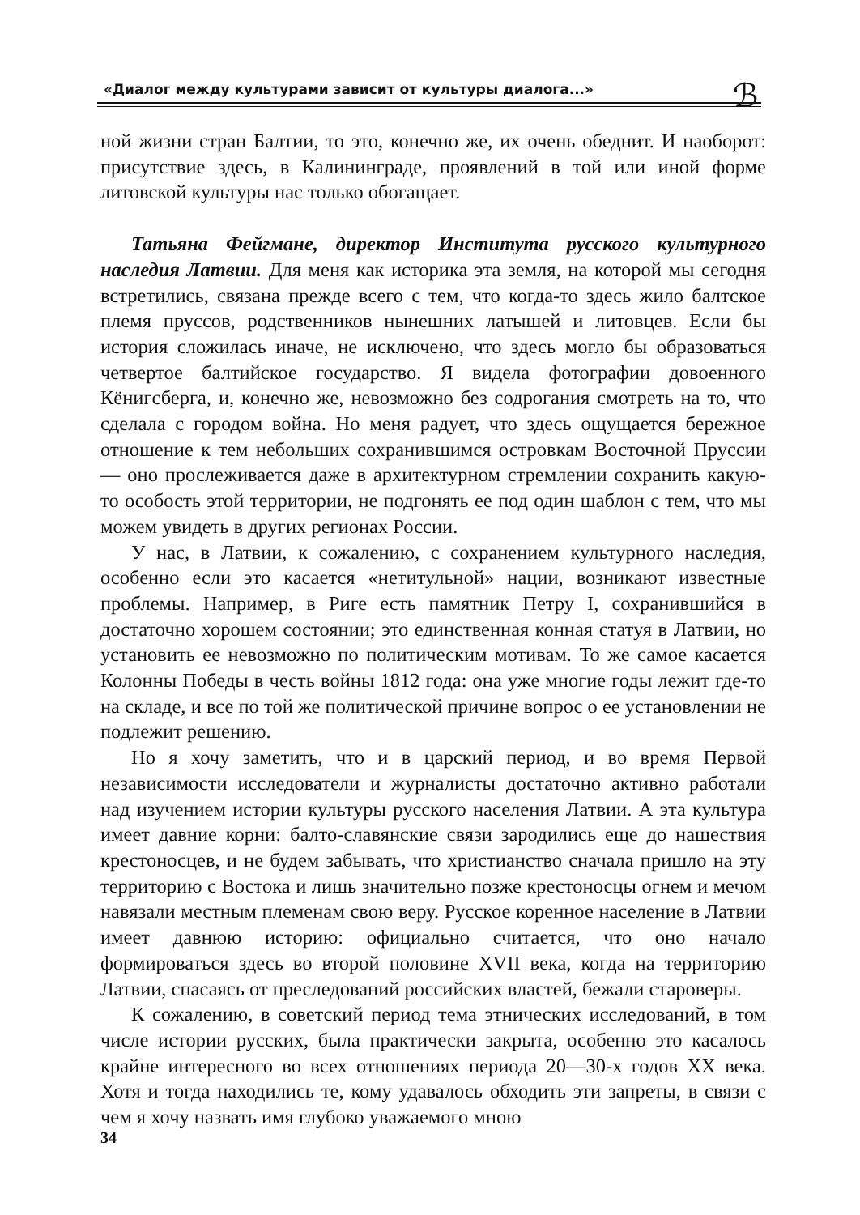«Диалог между культурами зависит от культуры диалога...» ℬ
ной жизни стран Балтии, то это, конечно же, их очень обеднит. И наоборот: присутствие здесь, в Калининграде, проявлений в той или иной форме литовской культуры нас только обогащает.
Татьяна Фейгмане, директор Института русского культурного наследия Латвии. Для меня как историка эта земля, на которой мы сегодня встретились, связана прежде всего с тем, что когда-то здесь жило балтское племя пруссов, родственников нынешних латышей и литовцев. Если бы история сложилась иначе, не исключено, что здесь могло бы образоваться четвертое балтийское государство. Я видела фотографии довоенного Кёнигсберга, и, конечно же, невозможно без содрогания смотреть на то, что сделала с городом война. Но меня радует, что здесь ощущается бережное отношение к тем небольших сохранившимся островкам Восточной Пруссии — оно прослеживается даже в архитектурном стремлении сохранить какую-то особость этой территории, не подгонять ее под один шаблон с тем, что мы можем увидеть в других регионах России.
У нас, в Латвии, к сожалению, с сохранением культурного наследия, особенно если это касается «нетитульной» нации, возникают известные проблемы. Например, в Риге есть памятник Петру I, сохранившийся в достаточно хорошем состоянии; это единственная конная статуя в Латвии, но установить ее невозможно по политическим мотивам. То же самое касается Колонны Победы в честь войны 1812 года: она уже многие годы лежит где-то на складе, и все по той же политической причине вопрос о ее установлении не подлежит решению.
Но я хочу заметить, что и в царский период, и во время Первой независимости исследователи и журналисты достаточно активно работали над изучением истории культуры русского населения Латвии. А эта культура имеет давние корни: балто-славянские связи зародились еще до нашествия крестоносцев, и не будем забывать, что христианство сначала пришло на эту территорию с Востока и лишь значительно позже крестоносцы огнем и мечом навязали местным племенам свою веру. Русское коренное население в Латвии имеет давнюю историю: официально считается, что оно начало формироваться здесь во второй половине XVII века, когда на территорию Латвии, спасаясь от преследований российских властей, бежали староверы.
К сожалению, в советский период тема этнических исследований, в том числе истории русских, была практически закрыта, особенно это касалось крайне интересного во всех отношениях периода 20—30-х годов XX века. Хотя и тогда находились те, кому удавалось обходить эти запреты, в связи с чем я хочу назвать имя глубоко уважаемого мною
34